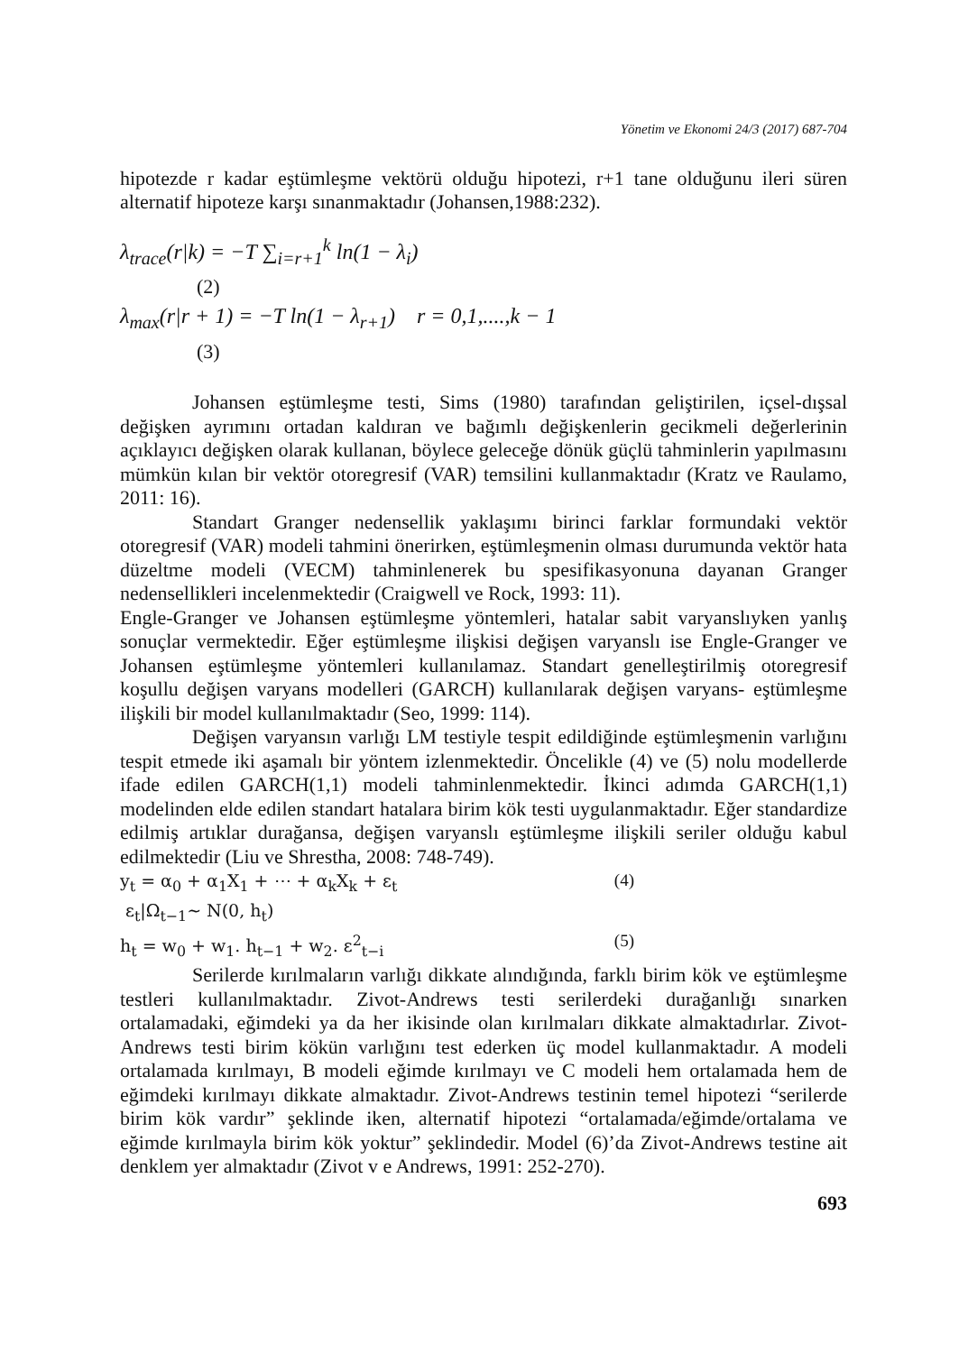Yönetim ve Ekonomi 24/3 (2017) 687-704
hipotezde r kadar eştümleşme vektörü olduğu hipotezi, r+1 tane olduğunu ileri süren alternatif hipoteze karşı sınanmaktadır (Johansen,1988:232).
λ<sub>trace</sub>(r|k) = −T ∑<sub>i=r+1</sub><sup>k</sup> ln(1 − λ<sub>i</sub>)
(2)
λ<sub>max</sub>(r|r + 1) = −T ln(1 − λ<sub>r+1</sub>) r = 0,1,....,k − 1
(3)
Johansen eştümleşme testi, Sims (1980) tarafından geliştirilen, içsel-dışsal değişken ayrımını ortadan kaldıran ve bağımlı değişkenlerin gecikmeli değerlerinin açıklayıcı değişken olarak kullanan, böylece geleceğe dönük güçlü tahminlerin yapılmasını mümkün kılan bir vektör otoregresif (VAR) temsilini kullanmaktadır (Kratz ve Raulamo, 2011: 16).
Standart Granger nedensellik yaklaşımı birinci farklar formundaki vektör otoregresif (VAR) modeli tahmini önerirken, eştümleşmenin olması durumunda vektör hata düzeltme modeli (VECM) tahminlenerek bu spesifikasyonuna dayanan Granger nedensellikleri incelenmektedir (Craigwell ve Rock, 1993: 11).
Engle-Granger ve Johansen eştümleşme yöntemleri, hatalar sabit varyanslıyken yanlış sonuçlar vermektedir. Eğer eştümleşme ilişkisi değişen varyanslı ise Engle-Granger ve Johansen eştümleşme yöntemleri kullanılamaz. Standart genelleştirilmiş otoregresif koşullu değişen varyans modelleri (GARCH) kullanılarak değişen varyans- eştümleşme ilişkili bir model kullanılmaktadır (Seo, 1999: 114).
Değişen varyansın varlığı LM testiyle tespit edildiğinde eştümleşmenin varlığını tespit etmede iki aşamalı bir yöntem izlenmektedir. Öncelikle (4) ve (5) nolu modellerde ifade edilen GARCH(1,1) modeli tahminlenmektedir. İkinci adımda GARCH(1,1) modelinden elde edilen standart hatalara birim kök testi uygulanmaktadır. Eğer standardize edilmiş artıklar durağansa, değişen varyanslı eştümleşme ilişkili seriler olduğu kabul edilmektedir (Liu ve Shrestha, 2008: 748-749).
y<sub>t</sub> = α<sub>0</sub> + α<sub>1</sub>X<sub>1</sub> + ⋯ + α<sub>k</sub>X<sub>k</sub> + ε<sub>t</sub> (4)
ε<sub>t</sub>|Ω<sub>t−1</sub>~ N(0, h<sub>t</sub>)
h<sub>t</sub> = w<sub>0</sub> + w<sub>1</sub>. h<sub>t−1</sub> + w<sub>2</sub>. ε<sup>2</sup><sub>t−i</sub> (5)
Serilerde kırılmaların varlığı dikkate alındığında, farklı birim kök ve eştümleşme testleri kullanılmaktadır. Zivot-Andrews testi serilerdeki durağanlığı sınarken ortalamadaki, eğimdeki ya da her ikisinde olan kırılmaları dikkate almaktadırlar. Zivot-Andrews testi birim kökün varlığını test ederken üç model kullanmaktadır. A modeli ortalamada kırılmayı, B modeli eğimde kırılmayı ve C modeli hem ortalamada hem de eğimdeki kırılmayı dikkate almaktadır. Zivot-Andrews testinin temel hipotezi “serilerde birim kök vardır” şeklinde iken, alternatif hipotezi “ortalamada/eğimde/ortalama ve eğimde kırılmayla birim kök yoktur” şeklindedir. Model (6)’da Zivot-Andrews testine ait denklem yer almaktadır (Zivot v e Andrews, 1991: 252-270).
693